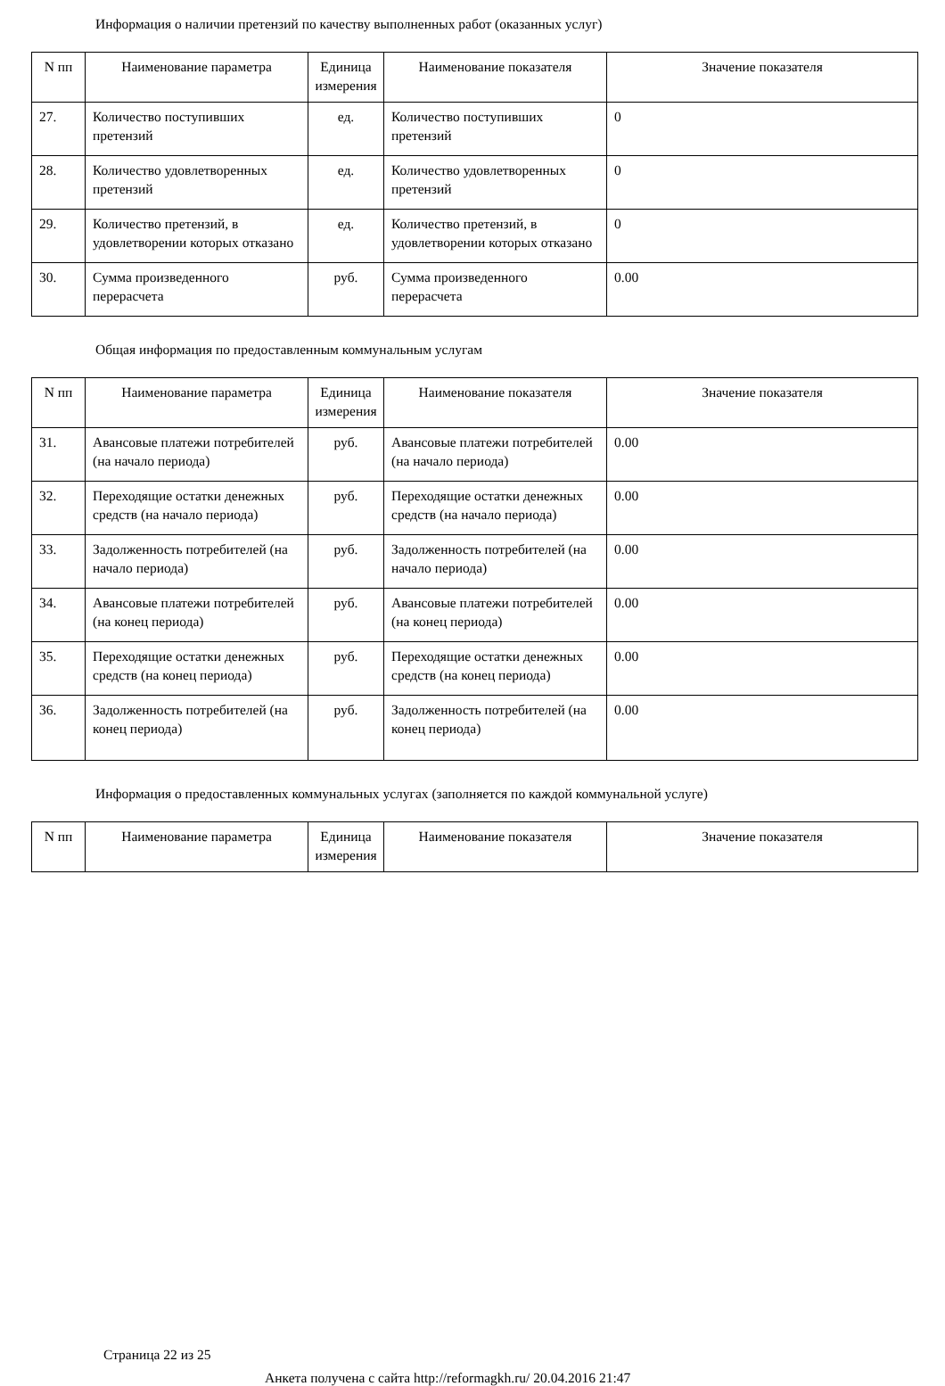Информация о наличии претензий по качеству выполненных работ (оказанных услуг)
| N пп | Наименование параметра | Единица измерения | Наименование показателя | Значение показателя |
| --- | --- | --- | --- | --- |
| 27. | Количество поступивших претензий | ед. | Количество поступивших претензий | 0 |
| 28. | Количество удовлетворенных претензий | ед. | Количество удовлетворенных претензий | 0 |
| 29. | Количество претензий, в удовлетворении которых отказано | ед. | Количество претензий, в удовлетворении которых отказано | 0 |
| 30. | Сумма произведенного перерасчета | руб. | Сумма произведенного перерасчета | 0.00 |
Общая информация по предоставленным коммунальным услугам
| N пп | Наименование параметра | Единица измерения | Наименование показателя | Значение показателя |
| --- | --- | --- | --- | --- |
| 31. | Авансовые платежи потребителей (на начало периода) | руб. | Авансовые платежи потребителей (на начало периода) | 0.00 |
| 32. | Переходящие остатки денежных средств (на начало периода) | руб. | Переходящие остатки денежных средств (на начало периода) | 0.00 |
| 33. | Задолженность потребителей (на начало периода) | руб. | Задолженность потребителей (на начало периода) | 0.00 |
| 34. | Авансовые платежи потребителей (на конец периода) | руб. | Авансовые платежи потребителей (на конец периода) | 0.00 |
| 35. | Переходящие остатки денежных средств (на конец периода) | руб. | Переходящие остатки денежных средств (на конец периода) | 0.00 |
| 36. | Задолженность потребителей (на конец периода) | руб. | Задолженность потребителей (на конец периода) | 0.00 |
Информация о предоставленных коммунальных услугах (заполняется по каждой коммунальной услуге)
| N пп | Наименование параметра | Единица измерения | Наименование показателя | Значение показателя |
| --- | --- | --- | --- | --- |
Страница 22 из 25
Анкета получена с сайта http://reformagkh.ru/ 20.04.2016 21:47